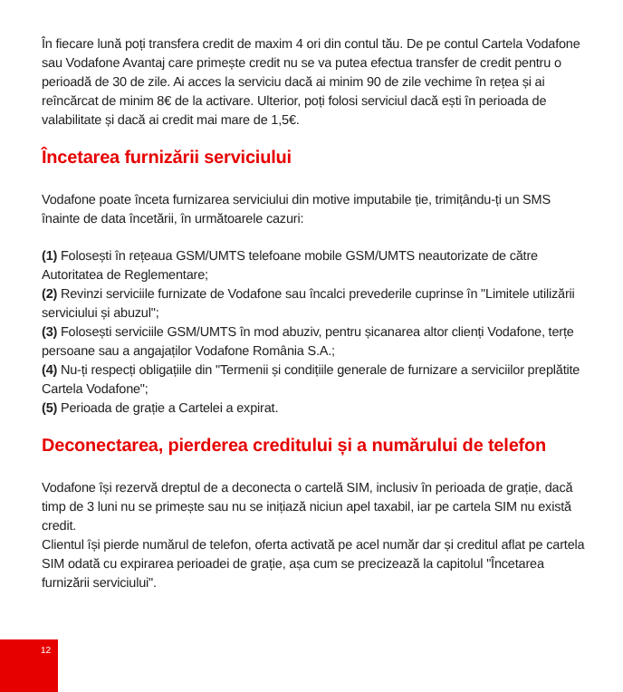În fiecare lună poți transfera credit de maxim 4 ori din contul tău. De pe contul Cartela Vodafone sau Vodafone Avantaj care primește credit nu se va putea efectua transfer de credit pentru o perioadă de 30 de zile. Ai acces la serviciu dacă ai minim 90 de zile vechime în rețea și ai reîncărcat de minim 8€ de la activare. Ulterior, poți folosi serviciul dacă ești în perioada de valabilitate și dacă ai credit mai mare de 1,5€.
Încetarea furnizării serviciului
Vodafone poate înceta furnizarea serviciului din motive imputabile ție, trimițându-ți un SMS înainte de data încetării, în următoarele cazuri:
(1) Folosești în rețeaua GSM/UMTS telefoane mobile GSM/UMTS neautorizate de către Autoritatea de Reglementare;
(2) Revinzi serviciile furnizate de Vodafone sau încalci prevederile cuprinse în "Limitele utilizării serviciului și abuzul";
(3) Folosești serviciile GSM/UMTS în mod abuziv, pentru șicanarea altor clienți Vodafone, terțe persoane sau a angajaților Vodafone România S.A.;
(4) Nu-ți respecți obligațiile din "Termenii și condițiile generale de furnizare a serviciilor preplătite Cartela Vodafone";
(5) Perioada de grație a Cartelei a expirat.
Deconectarea, pierderea creditului și a numărului de telefon
Vodafone își rezervă dreptul de a deconecta o cartelă SIM, inclusiv în perioada de grație, dacă timp de 3 luni nu se primește sau nu se inițiază niciun apel taxabil, iar pe cartela SIM nu există credit.
Clientul își pierde numărul de telefon, oferta activată pe acel număr dar și creditul aflat pe cartela SIM odată cu expirarea perioadei de grație, așa cum se precizează la capitolul "Încetarea furnizării serviciului".
12